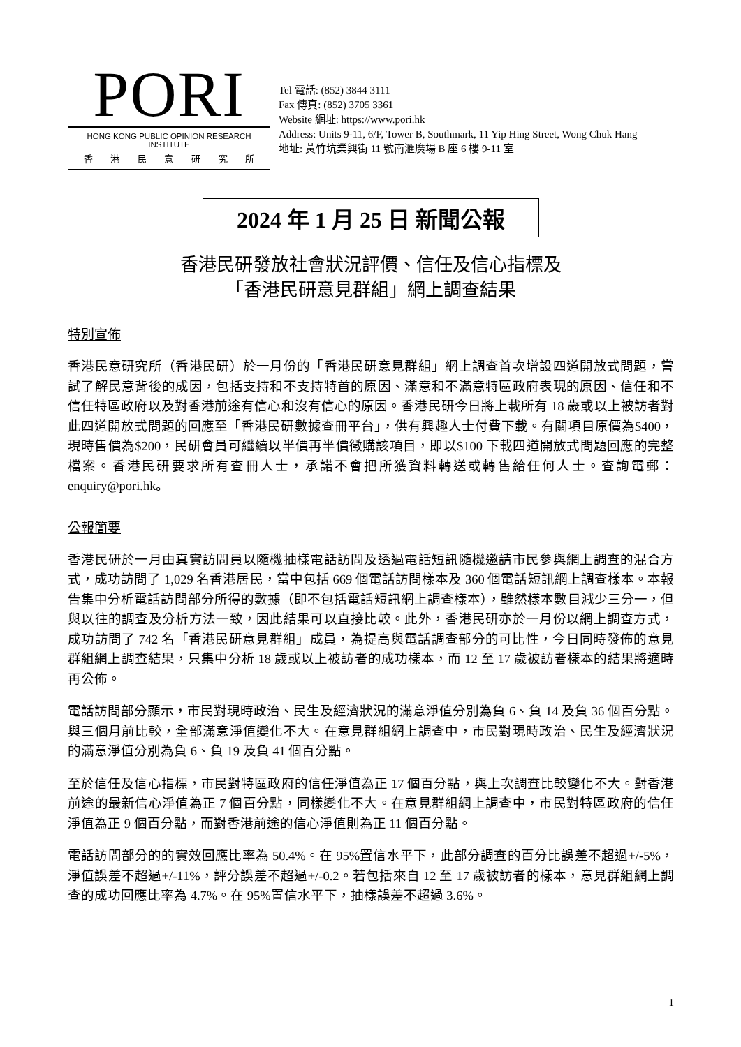PORI
HONG KONG PUBLIC OPINION RESEARCH INSTITUTE
香 港 民 意 研 究 所
Tel 電話: (852) 3844 3111
Fax 傳真: (852) 3705 3361
Website 網址: https://www.pori.hk
Address: Units 9-11, 6/F, Tower B, Southmark, 11 Yip Hing Street, Wong Chuk Hang
地址: 黃竹坑業興街 11 號南滙廣場 B 座 6 樓 9-11 室
2024 年 1 月 25 日 新聞公報
香港民研發放社會狀況評價、信任及信心指標及
「香港民研意見群組」網上調查結果
特別宣佈
香港民意研究所（香港民研）於一月份的「香港民研意見群組」網上調查首次增設四道開放式問題，嘗試了解民意背後的成因，包括支持和不支持特首的原因、滿意和不滿意特區政府表現的原因、信任和不信任特區政府以及對香港前途有信心和沒有信心的原因。香港民研今日將上載所有 18 歲或以上被訪者對此四道開放式問題的回應至「香港民研數據查冊平台」，供有興趣人士付費下載。有關項目原價為$400，現時售價為$200，民研會員可繼續以半價再半價徵購該項目，即以$100 下載四道開放式問題回應的完整檔案。香港民研要求所有查冊人士，承諾不會把所獲資料轉送或轉售給任何人士。查詢電郵：enquiry@pori.hk。
公報簡要
香港民研於一月由真實訪問員以隨機抽樣電話訪問及透過電話短訊隨機邀請市民參與網上調查的混合方式，成功訪問了 1,029 名香港居民，當中包括 669 個電話訪問樣本及 360 個電話短訊網上調查樣本。本報告集中分析電話訪問部分所得的數據（即不包括電話短訊網上調查樣本），雖然樣本數目減少三分一，但與以往的調查及分析方法一致，因此結果可以直接比較。此外，香港民研亦於一月份以網上調查方式，成功訪問了 742 名「香港民研意見群組」成員，為提高與電話調查部分的可比性，今日同時發佈的意見群組網上調查結果，只集中分析 18 歲或以上被訪者的成功樣本，而 12 至 17 歲被訪者樣本的結果將適時再公佈。
電話訪問部分顯示，市民對現時政治、民生及經濟狀況的滿意淨值分別為負 6、負 14 及負 36 個百分點。與三個月前比較，全部滿意淨值變化不大。在意見群組網上調查中，市民對現時政治、民生及經濟狀況的滿意淨值分別為負 6、負 19 及負 41 個百分點。
至於信任及信心指標，市民對特區政府的信任淨值為正 17 個百分點，與上次調查比較變化不大。對香港前途的最新信心淨值為正 7 個百分點，同樣變化不大。在意見群組網上調查中，市民對特區政府的信任淨值為正 9 個百分點，而對香港前途的信心淨值則為正 11 個百分點。
電話訪問部分的的實效回應比率為 50.4%。在 95%置信水平下，此部分調查的百分比誤差不超過+/-5%，淨值誤差不超過+/-11%，評分誤差不超過+/-0.2。若包括來自 12 至 17 歲被訪者的樣本，意見群組網上調查的成功回應比率為 4.7%。在 95%置信水平下，抽樣誤差不超過 3.6%。
1